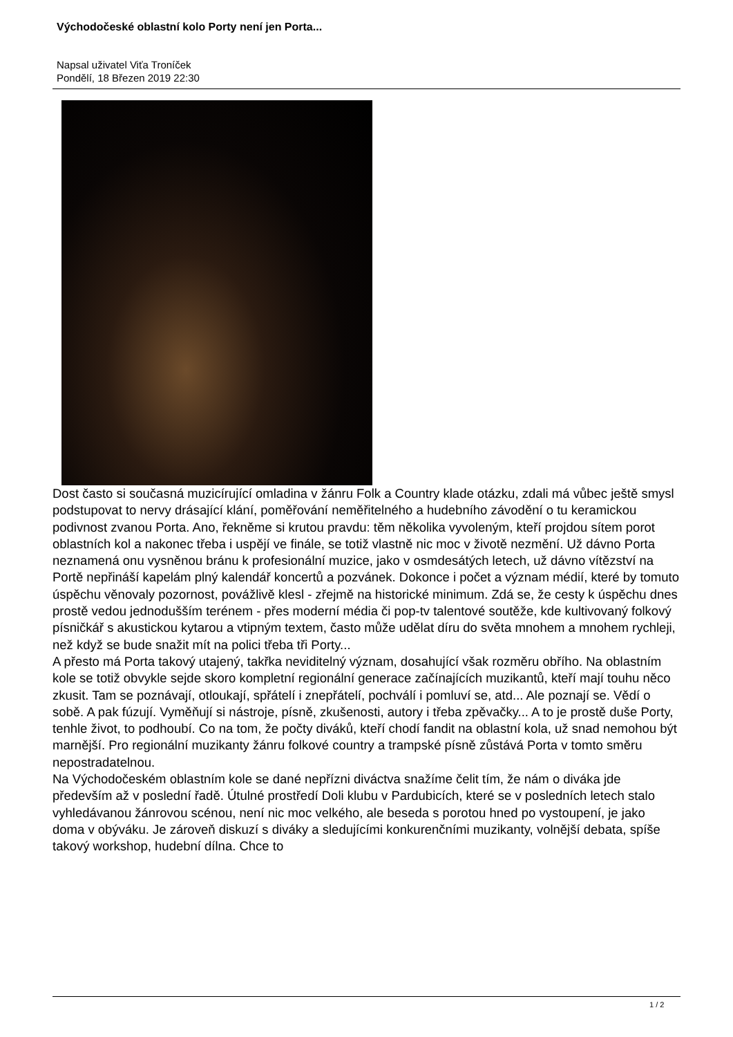Východočeské oblastní kolo Porty není jen Porta...
Napsal uživatel Viťa Troníček
Pondělí, 18 Březen 2019 22:30
Dost často si současná muzicírující omladina v žánru Folk a Country klade otázku, zdali má vůbec ještě smysl podstupovat to nervy drásající klání, poměřování neměřitelného a hudebního závodění o tu keramickou podivnost zvanou Porta. Ano, řekněme si krutou pravdu: těm několika vyvoleným, kteří projdou sítem porot oblastních kol a nakonec třeba i uspějí ve finále, se totiž vlastně nic moc v životě nezmění. Už dávno Porta neznamená onu vysněnou bránu k profesionální muzice, jako v osmdesátých letech, už dávno vítězství na Portě nepřináší kapelám plný kalendář koncertů a pozvánek. Dokonce i počet a význam médií, které by tomuto úspěchu věnovaly pozornost, povážlivě klesl - zřejmě na historické minimum. Zdá se, že cesty k úspěchu dnes prostě vedou jednodušším terénem - přes moderní média či pop-tv talentové soutěže, kde kultivovaný folkový písničkář s akustickou kytarou a vtipným textem, často může udělat díru do světa mnohem a mnohem rychleji, než když se bude snažit mít na polici třeba tři Porty...
A přesto má Porta takový utajený, takřka neviditelný význam, dosahující však rozměru obřího. Na oblastním kole se totiž obvykle sejde skoro kompletní regionální generace začínajících muzikantů, kteří mají touhu něco zkusit. Tam se poznávají, otloukají, spřátelí i znepřátelí, pochválí i pomluví se, atd... Ale poznají se. Vědí o sobě. A pak fúzují. Vyměňují si nástroje, písně, zkušenosti, autory i třeba zpěvačky... A to je prostě duše Porty, tenhle život, to podhoubí. Co na tom, že počty diváků, kteří chodí fandit na oblastní kola, už snad nemohou být marnější. Pro regionální muzikanty žánru folkové country a trampské písně zůstává Porta v tomto směru nepostradatelnou.
Na Východočeském oblastním kole se dané nepřízni diváctva snažíme čelit tím, že nám o diváka jde především až v poslední řadě. Útulné prostředí Doli klubu v Pardubicích, které se v posledních letech stalo vyhledávanou žánrovou scénou, není nic moc velkého, ale beseda s porotou hned po vystoupení, je jako doma v obýváku. Je zároveň diskuzí s diváky a sledujícími konkurenčními muzikanty, volnější debata, spíše takový workshop, hudební dílna. Chce to
1 / 2